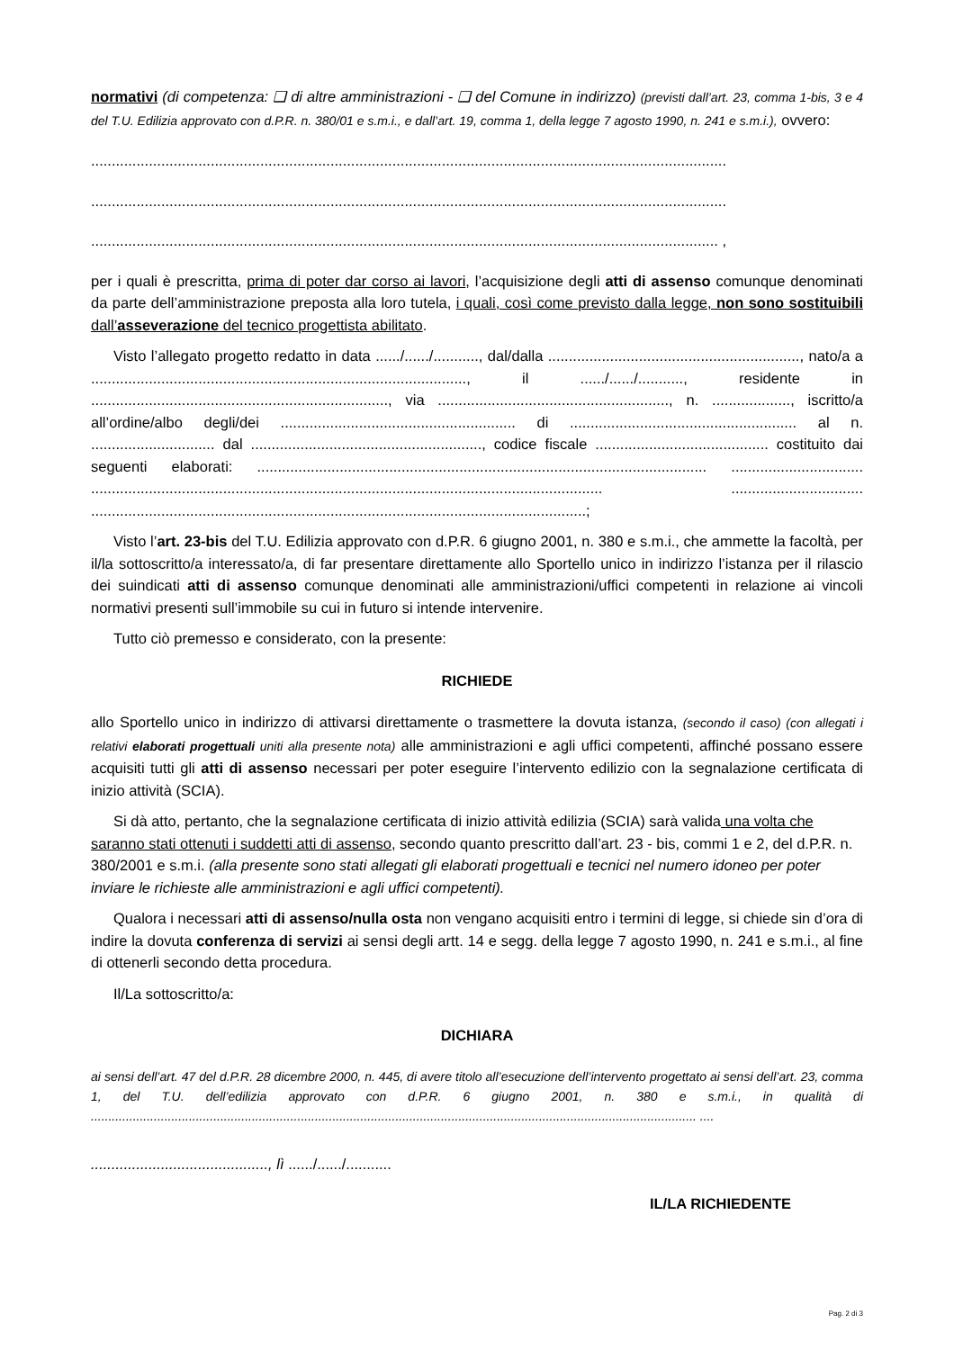normativi (di competenza: ❑ di altre amministrazioni - ❑ del Comune in indirizzo) (previsti dall’art. 23, comma 1-bis, 3 e 4 del T.U. Edilizia approvato con d.P.R. n. 380/01 e s.m.i., e dall’art. 19, comma 1, della legge 7 agosto 1990, n. 241 e s.m.i.), ovvero:
..........................................................................................................................................................
..........................................................................................................................................................
........................................................................................................................................................ ,
per i quali è prescritta, prima di poter dar corso ai lavori, l’acquisizione degli atti di assenso comunque denominati da parte dell’amministrazione preposta alla loro tutela, i quali, così come previsto dalla legge, non sono sostituibili dall’asseverazione del tecnico progettista abilitato.
Visto l’allegato progetto redatto in data ....../....../..........., dal/dalla ............................................................., nato/a a ..........................................................................................., il ....../....../..........., residente in ........................................................................, via ........................................................, n. ..................., iscritto/a all’ordine/albo degli/dei ......................................................... di ....................................................... al n. .............................. dal ........................................................, codice fiscale .......................................... costituito dai seguenti elaborati: ............................................................................................................. ................................ ............................................................................................................................ ................................ ........................................................................................................................;
Visto l’art. 23-bis del T.U. Edilizia approvato con d.P.R. 6 giugno 2001, n. 380 e s.m.i., che ammette la facoltà, per il/la sottoscritto/a interessato/a, di far presentare direttamente allo Sportello unico in indirizzo l’istanza per il rilascio dei suindicati atti di assenso comunque denominati alle amministrazioni/uffici competenti in relazione ai vincoli normativi presenti sull’immobile su cui in futuro si intende intervenire.
Tutto ciò premesso e considerato, con la presente:
RICHIEDE
allo Sportello unico in indirizzo di attivarsi direttamente o trasmettere la dovuta istanza, (secondo il caso) (con allegati i relativi elaborati progettuali uniti alla presente nota) alle amministrazioni e agli uffici competenti, affinché possano essere acquisiti tutti gli atti di assenso necessari per poter eseguire l’intervento edilizio con la segnalazione certificata di inizio attività (SCIA).
Si dà atto, pertanto, che la segnalazione certificata di inizio attività edilizia (SCIA) sarà valida una volta che saranno stati ottenuti i suddetti atti di assenso, secondo quanto prescritto dall’art. 23 - bis, commi 1 e 2, del d.P.R. n. 380/2001 e s.m.i. (alla presente sono stati allegati gli elaborati progettuali e tecnici nel numero idoneo per poter inviare le richieste alle amministrazioni e agli uffici competenti).
Qualora i necessari atti di assenso/nulla osta non vengano acquisiti entro i termini di legge, si chiede sin d’ora di indire la dovuta conferenza di servizi ai sensi degli artt. 14 e segg. della legge 7 agosto 1990, n. 241 e s.m.i., al fine di ottenerli secondo detta procedura.
Il/La sottoscritto/a:
DICHIARA
ai sensi dell’art. 47 del d.P.R. 28 dicembre 2000, n. 445, di avere titolo all’esecuzione dell’intervento progettato ai sensi dell’art. 23, comma 1, del T.U. dell’edilizia approvato con d.P.R. 6 giugno 2001, n. 380 e s.m.i., in qualità di ............................................................................................................................................................................. ....
..........................................., lì ....../....../...........
IL/LA RICHIEDENTE
Pag. 2 di 3